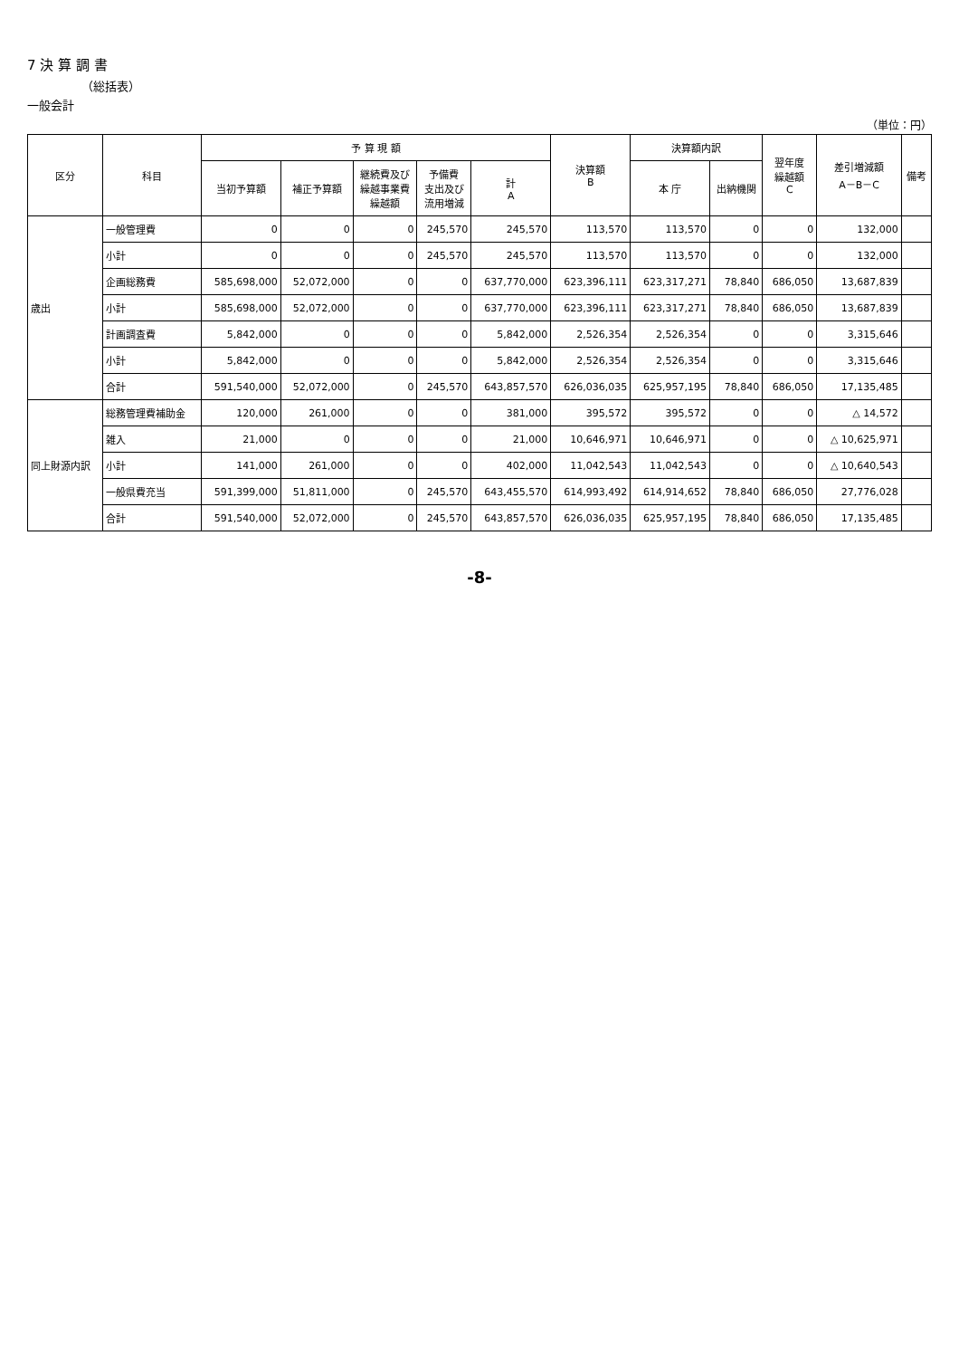7 決 算 調 書
（総括表）
一般会計
（単位：円）
| 区分 | 科目 | 予 算 現 額 | | | | | 決算額 B | 決算額内訳 | | 翌年度 繰越額 C | 差引増減額 A－B－C | 備考 |
| --- | --- | --- | --- | --- | --- | --- | --- | --- | --- | --- | --- | --- |
| | | 当初予算額 | 補正予算額 | 継続費及び 繰越事業費 繰越額 | 予備費 支出及び 流用増減 | 計 A | | 本 庁 | 出納機関 | | | |
| 歳出 | 一般管理費 | 0 | 0 | 0 | 245,570 | 245,570 | 113,570 | 113,570 | 0 | 0 | 132,000 | |
| | 小計 | 0 | 0 | 0 | 245,570 | 245,570 | 113,570 | 113,570 | 0 | 0 | 132,000 | |
| | 企画総務費 | 585,698,000 | 52,072,000 | 0 | 0 | 637,770,000 | 623,396,111 | 623,317,271 | 78,840 | 686,050 | 13,687,839 | |
| | 小計 | 585,698,000 | 52,072,000 | 0 | 0 | 637,770,000 | 623,396,111 | 623,317,271 | 78,840 | 686,050 | 13,687,839 | |
| | 計画調査費 | 5,842,000 | 0 | 0 | 0 | 5,842,000 | 2,526,354 | 2,526,354 | 0 | 0 | 3,315,646 | |
| | 小計 | 5,842,000 | 0 | 0 | 0 | 5,842,000 | 2,526,354 | 2,526,354 | 0 | 0 | 3,315,646 | |
| | 合計 | 591,540,000 | 52,072,000 | 0 | 245,570 | 643,857,570 | 626,036,035 | 625,957,195 | 78,840 | 686,050 | 17,135,485 | |
| 同上財源内訳 | 総務管理費補助金 | 120,000 | 261,000 | 0 | 0 | 381,000 | 395,572 | 395,572 | 0 | 0 | △ 14,572 | |
| | 雑入 | 21,000 | 0 | 0 | 0 | 21,000 | 10,646,971 | 10,646,971 | 0 | 0 | △ 10,625,971 | |
| | 小計 | 141,000 | 261,000 | 0 | 0 | 402,000 | 11,042,543 | 11,042,543 | 0 | 0 | △ 10,640,543 | |
| | 一般県費充当 | 591,399,000 | 51,811,000 | 0 | 245,570 | 643,455,570 | 614,993,492 | 614,914,652 | 78,840 | 686,050 | 27,776,028 | |
| | 合計 | 591,540,000 | 52,072,000 | 0 | 245,570 | 643,857,570 | 626,036,035 | 625,957,195 | 78,840 | 686,050 | 17,135,485 | |
-8-